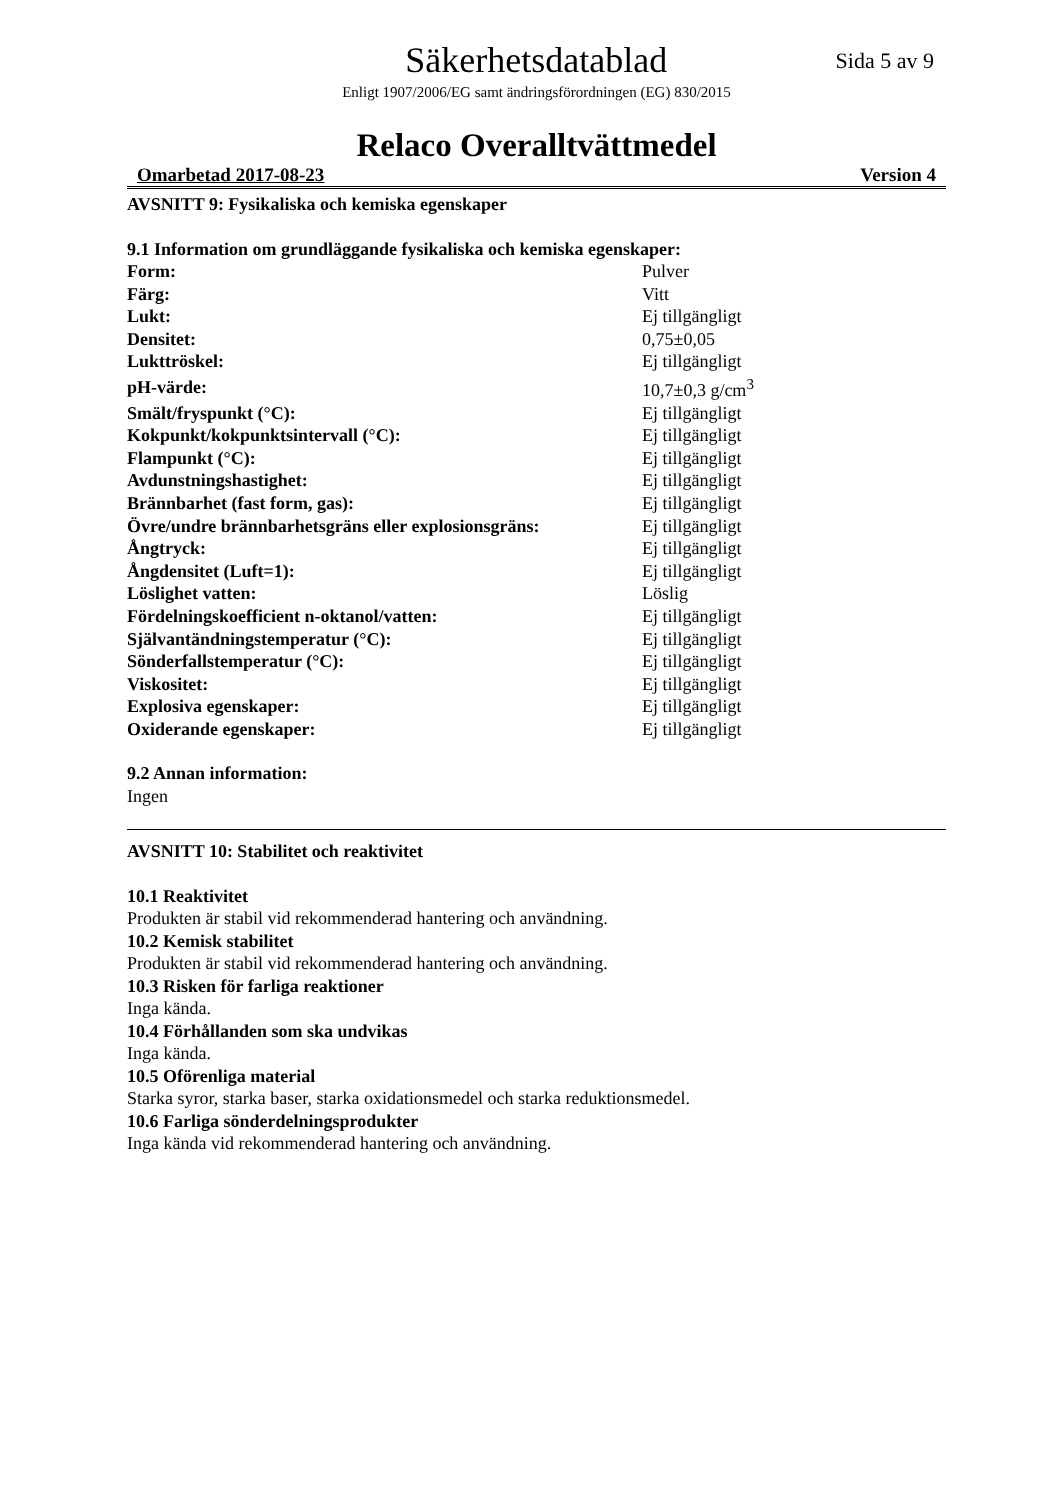Säkerhetsdatablad
Sida 5 av 9
Enligt 1907/2006/EG samt ändringsförordningen (EG) 830/2015
Relaco Overalltvättmedel
Omarbetad 2017-08-23 Version 4
AVSNITT 9: Fysikaliska och kemiska egenskaper
9.1 Information om grundläggande fysikaliska och kemiska egenskaper:
| Form: | Pulver |
| Färg: | Vitt |
| Lukt: | Ej tillgängligt |
| Densitet: | 0,75±0,05 |
| Lukttröskel: | Ej tillgängligt |
| pH-värde: | 10,7±0,3 g/cm<sup>3</sup> |
| Smält/fryspunkt (°C): | Ej tillgängligt |
| Kokpunkt/kokpunktsintervall (°C): | Ej tillgängligt |
| Flampunkt (°C): | Ej tillgängligt |
| Avdunstningshastighet: | Ej tillgängligt |
| Brännbarhet (fast form, gas): | Ej tillgängligt |
| Övre/undre brännbarhetsgräns eller explosionsgräns: | Ej tillgängligt |
| Ångtryck: | Ej tillgängligt |
| Ångdensitet (Luft=1): | Ej tillgängligt |
| Löslighet vatten: | Löslig |
| Fördelningskoefficient n-oktanol/vatten: | Ej tillgängligt |
| Självantändningstemperatur (°C): | Ej tillgängligt |
| Sönderfallstemperatur (°C): | Ej tillgängligt |
| Viskositet: | Ej tillgängligt |
| Explosiva egenskaper: | Ej tillgängligt |
| Oxiderande egenskaper: | Ej tillgängligt |
9.2 Annan information:
Ingen
AVSNITT 10: Stabilitet och reaktivitet
10.1 Reaktivitet
Produkten är stabil vid rekommenderad hantering och användning.
10.2 Kemisk stabilitet
Produkten är stabil vid rekommenderad hantering och användning.
10.3 Risken för farliga reaktioner
Inga kända.
10.4 Förhållanden som ska undvikas
Inga kända.
10.5 Oförenliga material
Starka syror, starka baser, starka oxidationsmedel och starka reduktionsmedel.
10.6 Farliga sönderdelningsprodukter
Inga kända vid rekommenderad hantering och användning.